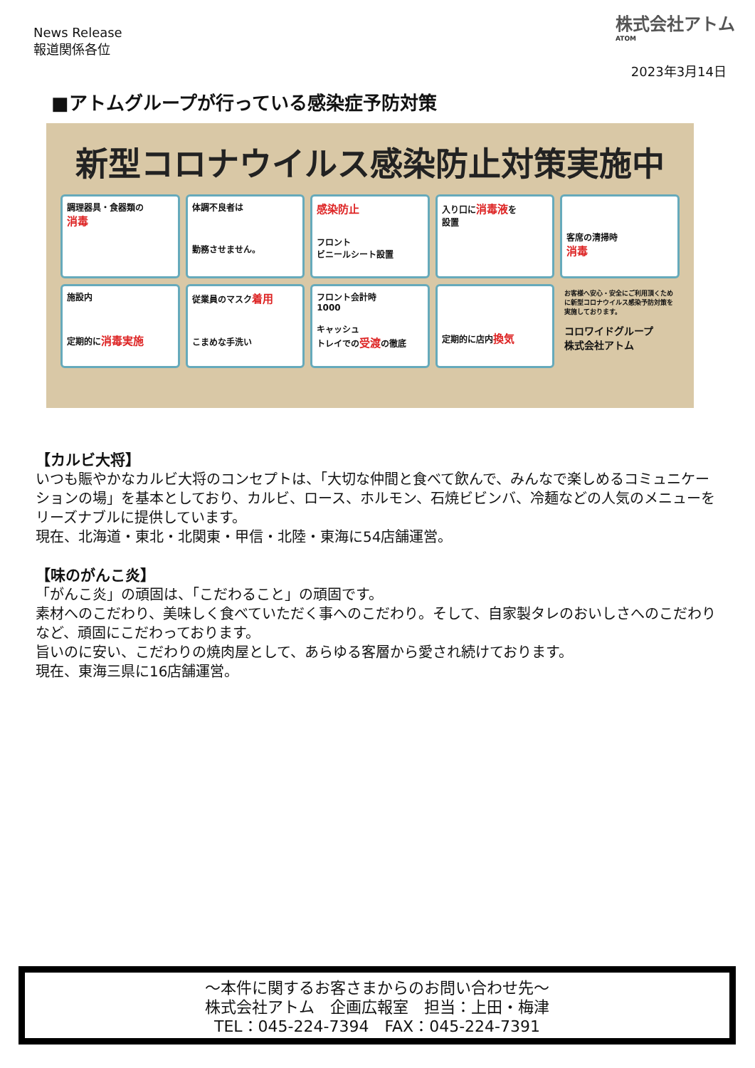News Release
報道関係各位
株式会社アトム
ATOM
2023年3月14日
■アトムグループが行っている感染症予防対策
新型コロナウイルス感染防止対策実施中
調理器具・食器類の
消毒
体調不良者は
勤務させません。
感染防止
フロント
ビニールシート設置
入り口に消毒液を
設置
客席の清掃時
消毒
施設内
定期的に消毒実施
従業員のマスク着用
こまめな手洗い
フロント会計時
1000
キャッシュ
トレイでの受渡の徹底
定期的に店内換気
お客様へ安心・安全にご利用頂くために新型コロナウイルス感染予防対策を実施しております。
コロワイドグループ
株式会社アトム
【カルビ大将】
いつも賑やかなカルビ大将のコンセプトは、「大切な仲間と食べて飲んで、みんなで楽しめるコミュニケーションの場」を基本としており、カルビ、ロース、ホルモン、石焼ビビンバ、冷麺などの人気のメニューをリーズナブルに提供しています。
現在、北海道・東北・北関東・甲信・北陸・東海に54店舗運営。
【味のがんこ炎】
「がんこ炎」の頑固は、「こだわること」の頑固です。
素材へのこだわり、美味しく食べていただく事へのこだわり。そして、自家製タレのおいしさへのこだわりなど、頑固にこだわっております。
旨いのに安い、こだわりの焼肉屋として、あらゆる客層から愛され続けております。
現在、東海三県に16店舗運営。
～本件に関するお客さまからのお問い合わせ先～
株式会社アトム　企画広報室　担当：上田・梅津
TEL：045-224-7394　FAX：045-224-7391